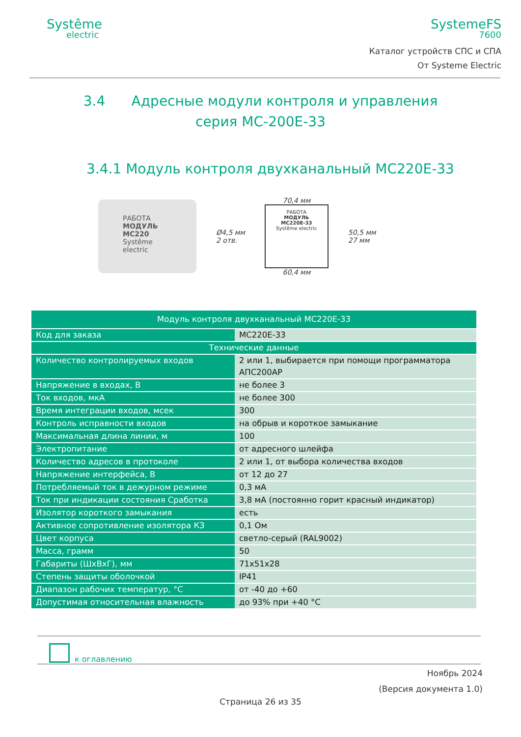Systême
electric
SystemeFS
7600
Каталог устройств СПС и СПА
От Systeme Electric
3.4 Адресные модули контроля и управления
серия МС-200Е-33
3.4.1 Модуль контроля двухканальный МС220Е-33
РАБОТА
МОДУЛЬ
МС220
Systême electric
Ø4,5 мм
2 отв.
70,4 мм
РАБОТА
МОДУЛЬ
МС220Е-33
Systême electric
60,4 мм
50,5 мм
27 мм
| Модуль контроля двухканальный МС220Е-33 | |
| --- | --- |
| Код для заказа | МС220Е-33 |
| Технические данные | |
| Количество контролируемых входов | 2 или 1, выбирается при помощи программатора АПС200АР |
| Напряжение в входах, В | не более 3 |
| Ток входов, мкА | не более 300 |
| Время интеграции входов, мсек | 300 |
| Контроль исправности входов | на обрыв и короткое замыкание |
| Максимальная длина линии, м | 100 |
| Электропитание | от адресного шлейфа |
| Количество адресов в протоколе | 2 или 1, от выбора количества входов |
| Напряжение интерфейса, В | от 12 до 27 |
| Потребляемый ток в дежурном режиме | 0,3 мА |
| Ток при индикации состояния Сработка | 3,8 мА (постоянно горит красный индикатор) |
| Изолятор короткого замыкания | есть |
| Активное сопротивление изолятора КЗ | 0,1 Ом |
| Цвет корпуса | светло-серый (RAL9002) |
| Масса, грамм | 50 |
| Габариты (ШхВхГ), мм | 71x51x28 |
| Степень защиты оболочкой | IP41 |
| Диапазон рабочих температур, °С | от -40 до +60 |
| Допустимая относительная влажность | до 93% при +40 °С |
к оглавлению
Ноябрь 2024
(Версия документа 1.0)
Страница 26 из 35